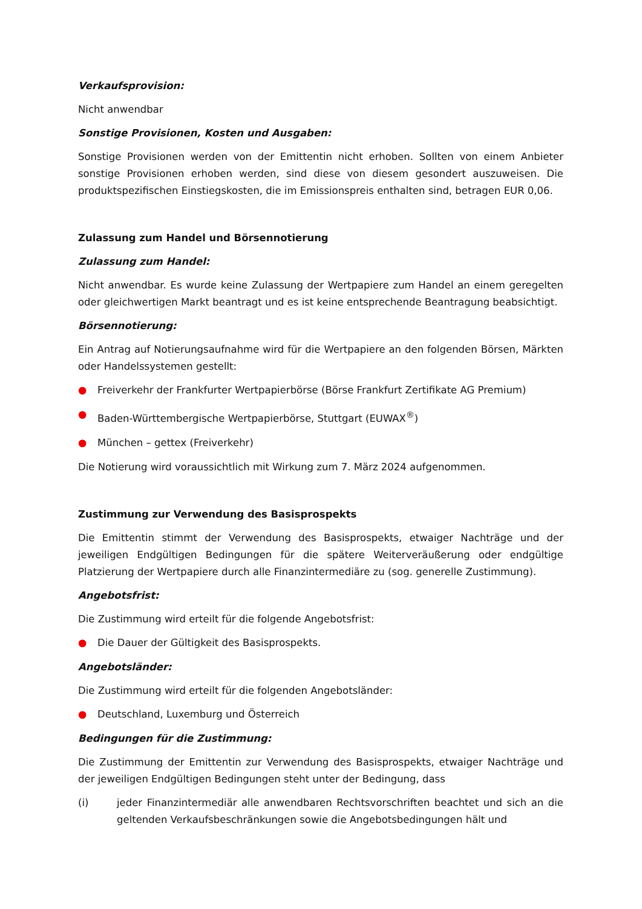Verkaufsprovision:
Nicht anwendbar
Sonstige Provisionen, Kosten und Ausgaben:
Sonstige Provisionen werden von der Emittentin nicht erhoben. Sollten von einem Anbieter sonstige Provisionen erhoben werden, sind diese von diesem gesondert auszuweisen. Die produktspezifischen Einstiegskosten, die im Emissionspreis enthalten sind, betragen EUR 0,06.
Zulassung zum Handel und Börsennotierung
Zulassung zum Handel:
Nicht anwendbar. Es wurde keine Zulassung der Wertpapiere zum Handel an einem geregelten oder gleichwertigen Markt beantragt und es ist keine entsprechende Beantragung beabsichtigt.
Börsennotierung:
Ein Antrag auf Notierungsaufnahme wird für die Wertpapiere an den folgenden Börsen, Märkten oder Handelssystemen gestellt:
● Freiverkehr der Frankfurter Wertpapierbörse (Börse Frankfurt Zertifikate AG Premium)
● Baden-Württembergische Wertpapierbörse, Stuttgart (EUWAX<sup>®</sup>)
● München – gettex (Freiverkehr)
Die Notierung wird voraussichtlich mit Wirkung zum 7. März 2024 aufgenommen.
Zustimmung zur Verwendung des Basisprospekts
Die Emittentin stimmt der Verwendung des Basisprospekts, etwaiger Nachträge und der jeweiligen Endgültigen Bedingungen für die spätere Weiterveräußerung oder endgültige Platzierung der Wertpapiere durch alle Finanzintermediäre zu (sog. generelle Zustimmung).
Angebotsfrist:
Die Zustimmung wird erteilt für die folgende Angebotsfrist:
● Die Dauer der Gültigkeit des Basisprospekts.
Angebotsländer:
Die Zustimmung wird erteilt für die folgenden Angebotsländer:
● Deutschland, Luxemburg und Österreich
Bedingungen für die Zustimmung:
Die Zustimmung der Emittentin zur Verwendung des Basisprospekts, etwaiger Nachträge und der jeweiligen Endgültigen Bedingungen steht unter der Bedingung, dass
(i) jeder Finanzintermediär alle anwendbaren Rechtsvorschriften beachtet und sich an die geltenden Verkaufsbeschränkungen sowie die Angebotsbedingungen hält und